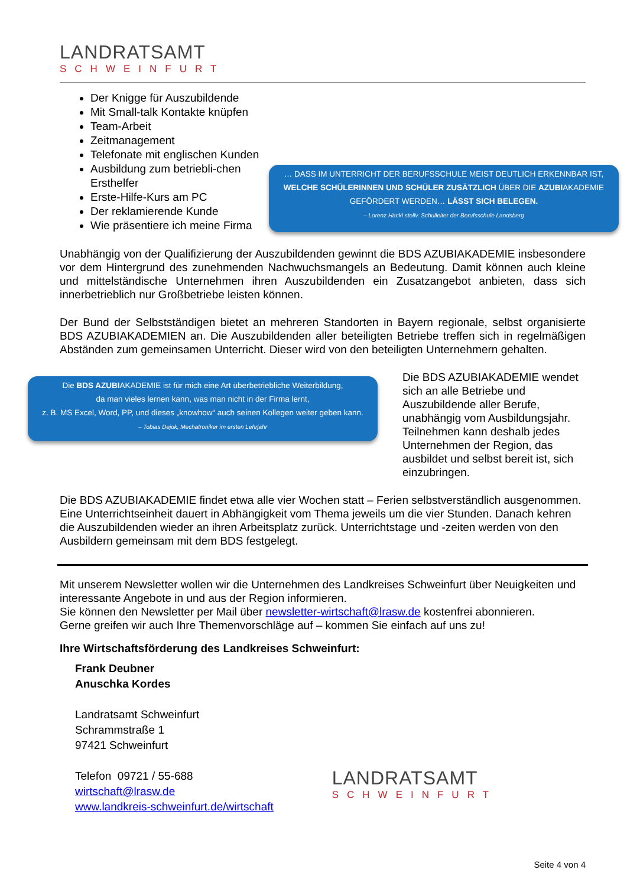LANDRATSAMT
SCHWEINFURT
Der Knigge für Auszubildende
Mit Small-talk Kontakte knüpfen
Team-Arbeit
Zeitmanagement
Telefonate mit englischen Kunden
Ausbildung zum betriebli-chen Ersthelfer
Erste-Hilfe-Kurs am PC
Der reklamierende Kunde
Wie präsentiere ich meine Firma
… DASS IM UNTERRICHT DER BERUFSSCHULE MEIST DEUTLICH ERKENNBAR IST, WELCHE SCHÜLERINNEN UND SCHÜLER ZUSÄTZLICH ÜBER DIE AZUBIAKADEMIE GEFÖRDERT WERDEN… LÄSST SICH BELEGEN.
– Lorenz Häckl stellv. Schulleiter der Berufsschule Landsberg
Unabhängig von der Qualifizierung der Auszubildenden gewinnt die BDS AZUBIAKADEMIE insbesondere vor dem Hintergrund des zunehmenden Nachwuchsmangels an Bedeutung. Damit können auch kleine und mittelständische Unternehmen ihren Auszubildenden ein Zusatzangebot anbieten, dass sich innerbetrieblich nur Großbetriebe leisten können.
Der Bund der Selbstständigen bietet an mehreren Standorten in Bayern regionale, selbst organisierte BDS AZUBIAKADEMIEN an. Die Auszubildenden aller beteiligten Betriebe treffen sich in regelmäßigen Abständen zum gemeinsamen Unterricht. Dieser wird von den beteiligten Unternehmern gehalten.
Die BDS AZUBIAKADEMIE ist für mich eine Art überbetriebliche Weiterbildung,
da man vieles lernen kann, was man nicht in der Firma lernt,
z. B. MS Excel, Word, PP, und dieses „knowhow“ auch seinen Kollegen weiter geben kann.
– Tobias Dejok, Mechatroniker im ersten Lehrjahr
Die BDS AZUBIAKADEMIE wendet sich an alle Betriebe und Auszubildende aller Berufe, unabhängig vom Ausbildungsjahr. Teilnehmen kann deshalb jedes Unternehmen der Region, das ausbildet und selbst bereit ist, sich einzubringen.
Die BDS AZUBIAKADEMIE findet etwa alle vier Wochen statt – Ferien selbstverständlich ausgenommen. Eine Unterrichtseinheit dauert in Abhängigkeit vom Thema jeweils um die vier Stunden. Danach kehren die Auszubildenden wieder an ihren Arbeitsplatz zurück. Unterrichtstage und -zeiten werden von den Ausbildern gemeinsam mit dem BDS festgelegt.
Mit unserem Newsletter wollen wir die Unternehmen des Landkreises Schweinfurt über Neuigkeiten und interessante Angebote in und aus der Region informieren.
Sie können den Newsletter per Mail über newsletter-wirtschaft@lrasw.de kostenfrei abonnieren.
Gerne greifen wir auch Ihre Themenvorschläge auf – kommen Sie einfach auf uns zu!
Ihre Wirtschaftsförderung des Landkreises Schweinfurt:
Frank Deubner
Anuschka Kordes
Landratsamt Schweinfurt
Schrammstraße 1
97421 Schweinfurt
Telefon 09721 / 55-688
wirtschaft@lrasw.de
www.landkreis-schweinfurt.de/wirtschaft
LANDRATSAMT
SCHWEINFURT
Seite 4 von 4